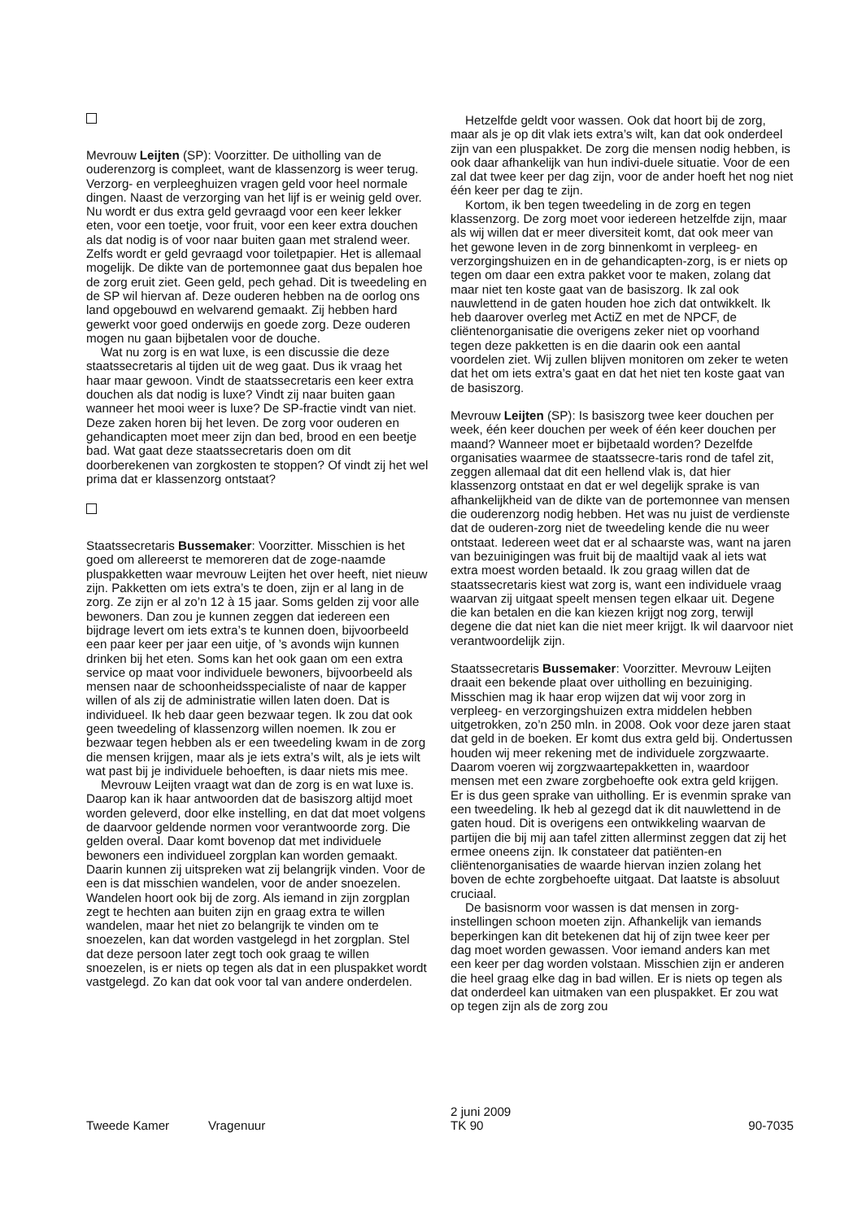Mevrouw Leijten (SP): Voorzitter. De uitholling van de ouderenzorg is compleet, want de klassenzorg is weer terug. Verzorg- en verpleeghuizen vragen geld voor heel normale dingen. Naast de verzorging van het lijf is er weinig geld over. Nu wordt er dus extra geld gevraagd voor een keer lekker eten, voor een toetje, voor fruit, voor een keer extra douchen als dat nodig is of voor naar buiten gaan met stralend weer. Zelfs wordt er geld gevraagd voor toiletpapier. Het is allemaal mogelijk. De dikte van de portemonnee gaat dus bepalen hoe de zorg eruit ziet. Geen geld, pech gehad. Dit is tweedeling en de SP wil hiervan af. Deze ouderen hebben na de oorlog ons land opgebouwd en welvarend gemaakt. Zij hebben hard gewerkt voor goed onderwijs en goede zorg. Deze ouderen mogen nu gaan bijbetalen voor de douche.
Wat nu zorg is en wat luxe, is een discussie die deze staatssecretaris al tijden uit de weg gaat. Dus ik vraag het haar maar gewoon. Vindt de staatssecretaris een keer extra douchen als dat nodig is luxe? Vindt zij naar buiten gaan wanneer het mooi weer is luxe? De SP-fractie vindt van niet. Deze zaken horen bij het leven. De zorg voor ouderen en gehandicapten moet meer zijn dan bed, brood en een beetje bad. Wat gaat deze staatssecretaris doen om dit doorberekenen van zorgkosten te stoppen? Of vindt zij het wel prima dat er klassenzorg ontstaat?
Staatssecretaris Bussemaker: Voorzitter. Misschien is het goed om allereerst te memoreren dat de zoge-naamde pluspakketten waar mevrouw Leijten het over heeft, niet nieuw zijn. Pakketten om iets extra’s te doen, zijn er al lang in de zorg. Ze zijn er al zo’n 12 à 15 jaar. Soms gelden zij voor alle bewoners. Dan zou je kunnen zeggen dat iedereen een bijdrage levert om iets extra’s te kunnen doen, bijvoorbeeld een paar keer per jaar een uitje, of ’s avonds wijn kunnen drinken bij het eten. Soms kan het ook gaan om een extra service op maat voor individuele bewoners, bijvoorbeeld als mensen naar de schoonheidsspecialiste of naar de kapper willen of als zij de administratie willen laten doen. Dat is individueel. Ik heb daar geen bezwaar tegen. Ik zou dat ook geen tweedeling of klassenzorg willen noemen. Ik zou er bezwaar tegen hebben als er een tweedeling kwam in de zorg die mensen krijgen, maar als je iets extra’s wilt, als je iets wilt wat past bij je individuele behoeften, is daar niets mis mee.
Mevrouw Leijten vraagt wat dan de zorg is en wat luxe is. Daarop kan ik haar antwoorden dat de basiszorg altijd moet worden geleverd, door elke instelling, en dat dat moet volgens de daarvoor geldende normen voor verantwoorde zorg. Die gelden overal. Daar komt bovenop dat met individuele bewoners een individueel zorgplan kan worden gemaakt. Daarin kunnen zij uitspreken wat zij belangrijk vinden. Voor de een is dat misschien wandelen, voor de ander snoezelen. Wandelen hoort ook bij de zorg. Als iemand in zijn zorgplan zegt te hechten aan buiten zijn en graag extra te willen wandelen, maar het niet zo belangrijk te vinden om te snoezelen, kan dat worden vastgelegd in het zorgplan. Stel dat deze persoon later zegt toch ook graag te willen snoezelen, is er niets op tegen als dat in een pluspakket wordt vastgelegd. Zo kan dat ook voor tal van andere onderdelen.
Hetzelfde geldt voor wassen. Ook dat hoort bij de zorg, maar als je op dit vlak iets extra’s wilt, kan dat ook onderdeel zijn van een pluspakket. De zorg die mensen nodig hebben, is ook daar afhankelijk van hun indivi-duele situatie. Voor de een zal dat twee keer per dag zijn, voor de ander hoeft het nog niet één keer per dag te zijn.
Kortom, ik ben tegen tweedeling in de zorg en tegen klassenzorg. De zorg moet voor iedereen hetzelfde zijn, maar als wij willen dat er meer diversiteit komt, dat ook meer van het gewone leven in de zorg binnenkomt in verpleeg- en verzorgingshuizen en in de gehandicapten-zorg, is er niets op tegen om daar een extra pakket voor te maken, zolang dat maar niet ten koste gaat van de basiszorg. Ik zal ook nauwlettend in de gaten houden hoe zich dat ontwikkelt. Ik heb daarover overleg met ActiZ en met de NPCF, de cliëntenorganisatie die overigens zeker niet op voorhand tegen deze pakketten is en die daarin ook een aantal voordelen ziet. Wij zullen blijven monitoren om zeker te weten dat het om iets extra’s gaat en dat het niet ten koste gaat van de basiszorg.
Mevrouw Leijten (SP): Is basiszorg twee keer douchen per week, één keer douchen per week of één keer douchen per maand? Wanneer moet er bijbetaald worden? Dezelfde organisaties waarmee de staatssecre-taris rond de tafel zit, zeggen allemaal dat dit een hellend vlak is, dat hier klassenzorg ontstaat en dat er wel degelijk sprake is van afhankelijkheid van de dikte van de portemonnee van mensen die ouderenzorg nodig hebben. Het was nu juist de verdienste dat de ouderen-zorg niet de tweedeling kende die nu weer ontstaat. Iedereen weet dat er al schaarste was, want na jaren van bezuinigingen was fruit bij de maaltijd vaak al iets wat extra moest worden betaald. Ik zou graag willen dat de staatssecretaris kiest wat zorg is, want een individuele vraag waarvan zij uitgaat speelt mensen tegen elkaar uit. Degene die kan betalen en die kan kiezen krijgt nog zorg, terwijl degene die dat niet kan die niet meer krijgt. Ik wil daarvoor niet verantwoordelijk zijn.
Staatssecretaris Bussemaker: Voorzitter. Mevrouw Leijten draait een bekende plaat over uitholling en bezuiniging. Misschien mag ik haar erop wijzen dat wij voor zorg in verpleeg- en verzorgingshuizen extra middelen hebben uitgetrokken, zo’n 250 mln. in 2008. Ook voor deze jaren staat dat geld in de boeken. Er komt dus extra geld bij. Ondertussen houden wij meer rekening met de individuele zorgzwaarte. Daarom voeren wij zorgzwaartepakketten in, waardoor mensen met een zware zorgbehoefte ook extra geld krijgen. Er is dus geen sprake van uitholling. Er is evenmin sprake van een tweedeling. Ik heb al gezegd dat ik dit nauwlettend in de gaten houd. Dit is overigens een ontwikkeling waarvan de partijen die bij mij aan tafel zitten allerminst zeggen dat zij het ermee oneens zijn. Ik constateer dat patiënten-en cliëntenorganisaties de waarde hiervan inzien zolang het boven de echte zorgbehoefte uitgaat. Dat laatste is absoluut cruciaal.
De basisnorm voor wassen is dat mensen in zorg-instellingen schoon moeten zijn. Afhankelijk van iemands beperkingen kan dit betekenen dat hij of zijn twee keer per dag moet worden gewassen. Voor iemand anders kan met een keer per dag worden volstaan. Misschien zijn er anderen die heel graag elke dag in bad willen. Er is niets op tegen als dat onderdeel kan uitmaken van een pluspakket. Er zou wat op tegen zijn als de zorg zou
Tweede Kamer
Vragenuur
2 juni 2009
TK 90
90-7035